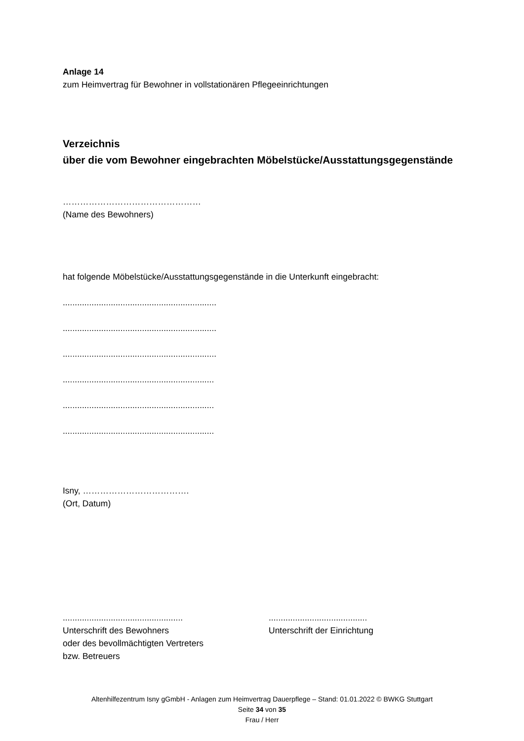Anlage 14
zum Heimvertrag für Bewohner in vollstationären Pflegeeinrichtungen
Verzeichnis
über die vom Bewohner eingebrachten Möbelstücke/Ausstattungsgegenstände
…………………………………………
(Name des Bewohners)
hat folgende Möbelstücke/Ausstattungsgegenstände in die Unterkunft eingebracht:
................................................................
................................................................
................................................................
...............................................................
...............................................................
...............................................................
Isny, ……………………………….
(Ort, Datum)
..................................................
Unterschrift des Bewohners
oder des bevollmächtigten Vertreters
bzw. Betreuers
.........................................
Unterschrift der Einrichtung
Altenhilfezentrum Isny gGmbH - Anlagen zum Heimvertrag Dauerpflege – Stand: 01.01.2022 © BWKG Stuttgart
Seite 34 von 35
Frau / Herr